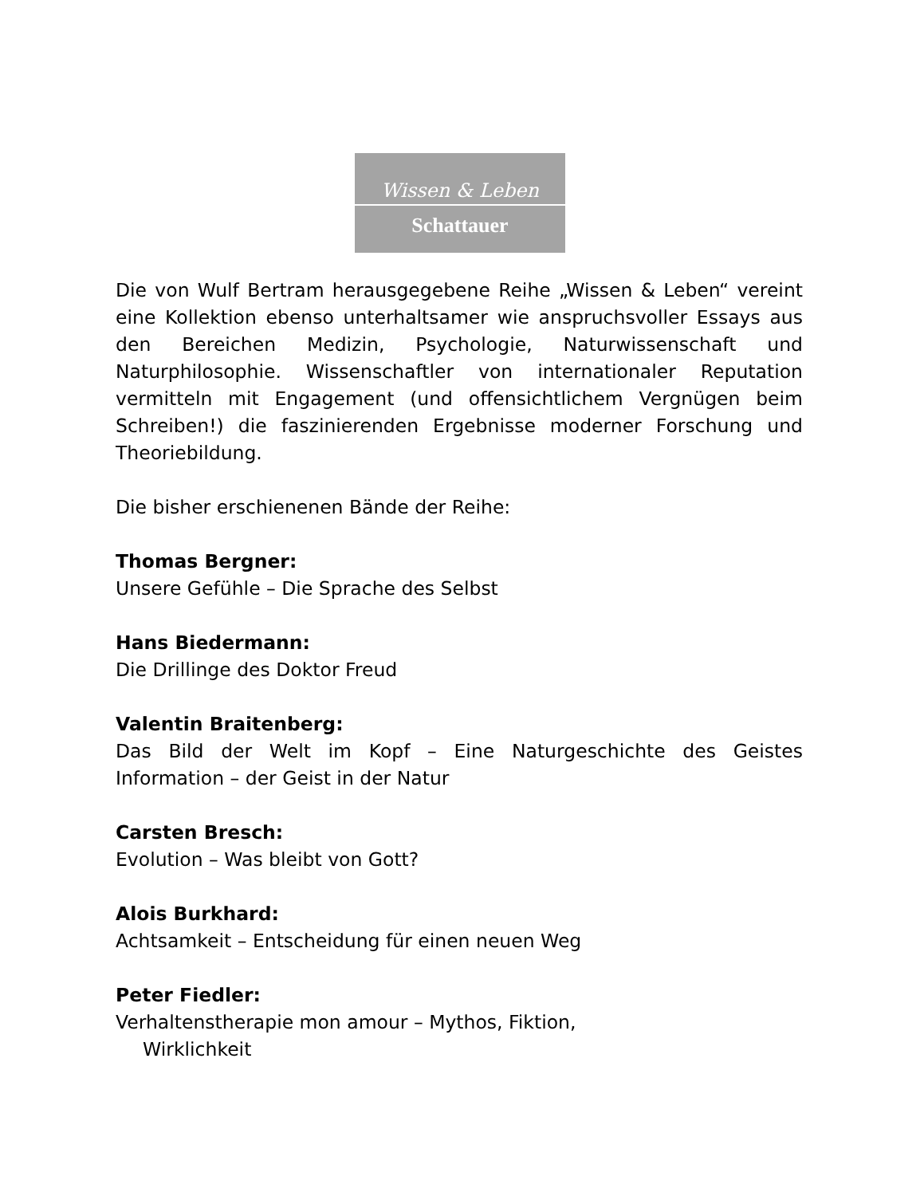Wissen & Leben
Schattauer
Die von Wulf Bertram herausgegebene Reihe „Wissen & Leben“ vereint eine Kollektion ebenso unterhaltsamer wie anspruchsvoller Essays aus den Bereichen Medizin, Psychologie, Naturwissenschaft und Naturphilosophie. Wissenschaftler von internationaler Reputation vermitteln mit Engagement (und offensichtlichem Vergnügen beim Schreiben!) die faszinierenden Ergebnisse moderner Forschung und Theoriebildung.
Die bisher erschienenen Bände der Reihe:
Thomas Bergner:
Unsere Gefühle – Die Sprache des Selbst
Hans Biedermann:
Die Drillinge des Doktor Freud
Valentin Braitenberg:
Das Bild der Welt im Kopf – Eine Naturgeschichte des Geistes Information – der Geist in der Natur
Carsten Bresch:
Evolution – Was bleibt von Gott?
Alois Burkhard:
Achtsamkeit – Entscheidung für einen neuen Weg
Peter Fiedler:
Verhaltenstherapie mon amour – Mythos, Fiktion,
Wirklichkeit